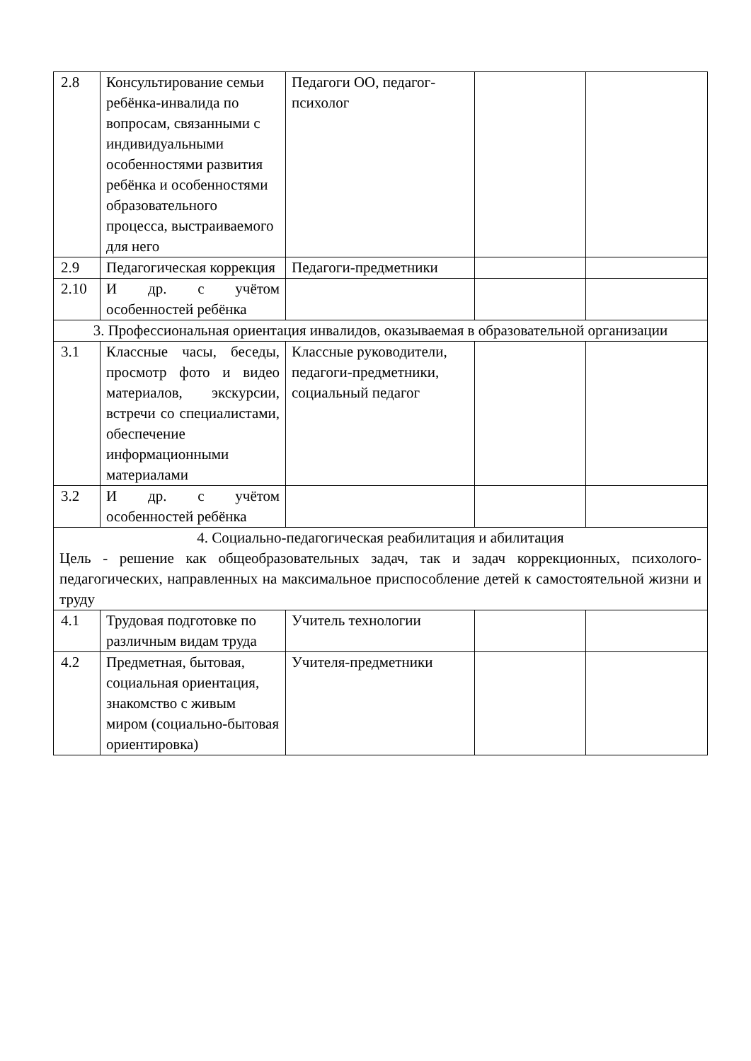| 2.8 | Консультирование семьи ребёнка-инвалида по вопросам, связанными с индивидуальными особенностями развития ребёнка и особенностями образовательного процесса, выстраиваемого для него | Педагоги ОО, педагог-психолог | | |
| 2.9 | Педагогическая коррекция | Педагоги-предметники | | |
| 2.10 | И др. с учётом особенностей ребёнка | | | |
| 3. Профессиональная ориентация инвалидов, оказываемая в образовательной организации | | | | |
| 3.1 | Классные часы, беседы, просмотр фото и видео материалов, экскурсии, встречи со специалистами, обеспечение информационными материалами | Классные руководители, педагоги-предметники, социальный педагог | | |
| 3.2 | И др. с учётом особенностей ребёнка | | | |
| 4. Социально-педагогическая реабилитация и абилитация Цель - решение как общеобразовательных задач, так и задач коррекционных, психолого-педагогических, направленных на максимальное приспособление детей к самостоятельной жизни и труду | | | | |
| 4.1 | Трудовая подготовке по различным видам труда | Учитель технологии | | |
| 4.2 | Предметная, бытовая, социальная ориентация, знакомство с живым миром (социально-бытовая ориентировка) | Учителя-предметники | | |